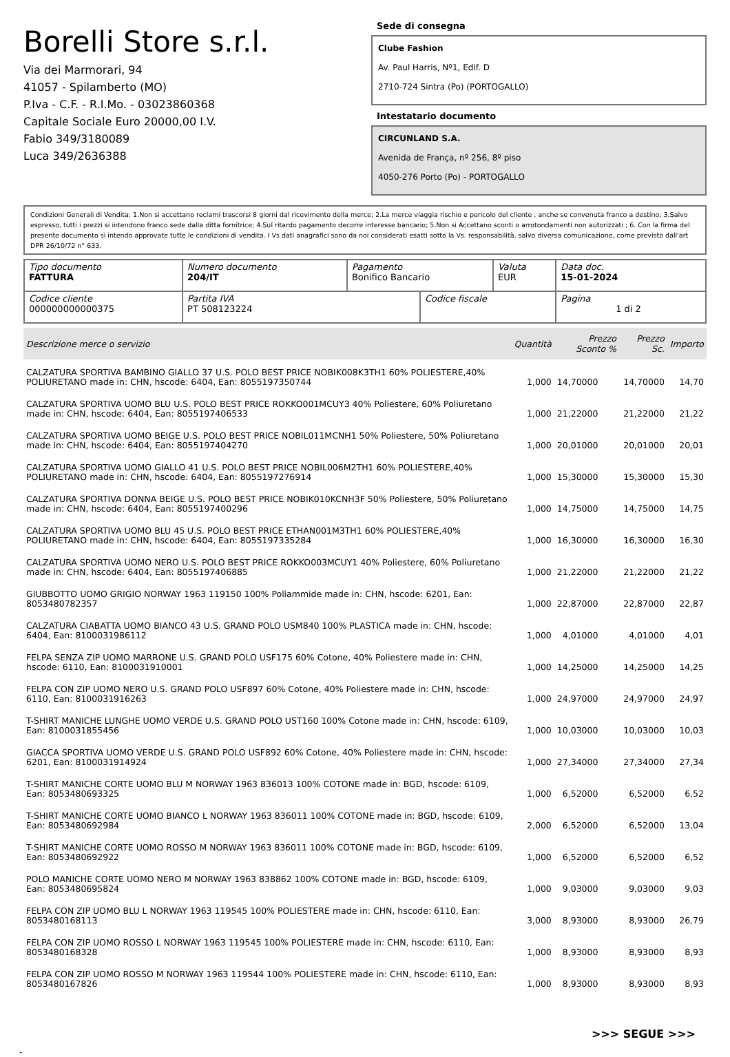Borelli Store s.r.l.
Via dei Marmorari, 94
41057 - Spilamberto (MO)
P.Iva - C.F. - R.I.Mo. - 03023860368
Capitale Sociale Euro 20000,00 I.V.
Fabio 349/3180089
Luca 349/2636388
Sede di consegna
Clube Fashion
Av. Paul Harris, Nº1, Edif. D
2710-724 Sintra (Po) (PORTOGALLO)
Intestatario documento
CIRCUNLAND S.A.
Avenida de França, nº 256, 8º piso
4050-276 Porto (Po) - PORTOGALLO
Condizioni Generali di Vendita: 1.Non si accettano reclami trascorsi 8 giorni dal ricevimento della merce; 2.La merce viaggia rischio e pericolo del cliente , anche se convenuta franco a destino; 3.Salvo espresso, tutti i prezzi si intendono franco sede dalla ditta fornitrice; 4.Sul ritardo pagamento decorre interesse bancario; 5.Non si Accettano sconti o arrotondamenti non autorizzati ; 6. Con la firma del presente documento si intendo approvate tutte le condizioni di vendita. I Vs dati anagrafici sono da noi considerati esatti sotto la Vs. responsabilità, salvo diversa comunicazione, come previsto dall'art DPR 26/10/72 n° 633.
| Tipo documento FATTURA | Numero documento 204/IT | Pagamento Bonifico Bancario | | Valuta EUR | Data doc. 15-01-2024 |
| Codice cliente 000000000000375 | Partita IVA PT 508123224 | | Codice fiscale | | Pagina 1 di 2 |
| Descrizione merce o servizio | Quantità | Prezzo Sconto % | Prezzo Sc. | Importo |
| --- | --- | --- | --- | --- |
| CALZATURA SPORTIVA BAMBINO GIALLO 37 U.S. POLO BEST PRICE NOBIK008K3TH1 60% POLIESTERE,40% POLIURETANO made in: CHN, hscode: 6404, Ean: 8055197350744 | 1,000 | 14,70000 | 14,70000 | 14,70 |
| CALZATURA SPORTIVA UOMO BLU U.S. POLO BEST PRICE ROKKO001MCUY3 40% Poliestere, 60% Poliuretano made in: CHN, hscode: 6404, Ean: 8055197406533 | 1,000 | 21,22000 | 21,22000 | 21,22 |
| CALZATURA SPORTIVA UOMO BEIGE U.S. POLO BEST PRICE NOBIL011MCNH1 50% Poliestere, 50% Poliuretano made in: CHN, hscode: 6404, Ean: 8055197404270 | 1,000 | 20,01000 | 20,01000 | 20,01 |
| CALZATURA SPORTIVA UOMO GIALLO 41 U.S. POLO BEST PRICE NOBIL006M2TH1 60% POLIESTERE,40% POLIURETANO made in: CHN, hscode: 6404, Ean: 8055197276914 | 1,000 | 15,30000 | 15,30000 | 15,30 |
| CALZATURA SPORTIVA DONNA BEIGE U.S. POLO BEST PRICE NOBIK010KCNH3F 50% Poliestere, 50% Poliuretano made in: CHN, hscode: 6404, Ean: 8055197400296 | 1,000 | 14,75000 | 14,75000 | 14,75 |
| CALZATURA SPORTIVA UOMO BLU 45 U.S. POLO BEST PRICE ETHAN001M3TH1 60% POLIESTERE,40% POLIURETANO made in: CHN, hscode: 6404, Ean: 8055197335284 | 1,000 | 16,30000 | 16,30000 | 16,30 |
| CALZATURA SPORTIVA UOMO NERO U.S. POLO BEST PRICE ROKKO003MCUY1 40% Poliestere, 60% Poliuretano made in: CHN, hscode: 6404, Ean: 8055197406885 | 1,000 | 21,22000 | 21,22000 | 21,22 |
| GIUBBOTTO UOMO GRIGIO NORWAY 1963 119150 100% Poliammide made in: CHN, hscode: 6201, Ean: 8053480782357 | 1,000 | 22,87000 | 22,87000 | 22,87 |
| CALZATURA CIABATTA UOMO BIANCO 43 U.S. GRAND POLO USM840 100% PLASTICA made in: CHN, hscode: 6404, Ean: 8100031986112 | 1,000 | 4,01000 | 4,01000 | 4,01 |
| FELPA SENZA ZIP UOMO MARRONE U.S. GRAND POLO USF175 60% Cotone, 40% Poliestere made in: CHN, hscode: 6110, Ean: 8100031910001 | 1,000 | 14,25000 | 14,25000 | 14,25 |
| FELPA CON ZIP UOMO NERO U.S. GRAND POLO USF897 60% Cotone, 40% Poliestere made in: CHN, hscode: 6110, Ean: 8100031916263 | 1,000 | 24,97000 | 24,97000 | 24,97 |
| T-SHIRT MANICHE LUNGHE UOMO VERDE U.S. GRAND POLO UST160 100% Cotone made in: CHN, hscode: 6109, Ean: 8100031855456 | 1,000 | 10,03000 | 10,03000 | 10,03 |
| GIACCA SPORTIVA UOMO VERDE U.S. GRAND POLO USF892 60% Cotone, 40% Poliestere made in: CHN, hscode: 6201, Ean: 8100031914924 | 1,000 | 27,34000 | 27,34000 | 27,34 |
| T-SHIRT MANICHE CORTE UOMO BLU M NORWAY 1963 836013 100% COTONE made in: BGD, hscode: 6109, Ean: 8053480693325 | 1,000 | 6,52000 | 6,52000 | 6,52 |
| T-SHIRT MANICHE CORTE UOMO BIANCO L NORWAY 1963 836011 100% COTONE made in: BGD, hscode: 6109, Ean: 8053480692984 | 2,000 | 6,52000 | 6,52000 | 13,04 |
| T-SHIRT MANICHE CORTE UOMO ROSSO M NORWAY 1963 836011 100% COTONE made in: BGD, hscode: 6109, Ean: 8053480692922 | 1,000 | 6,52000 | 6,52000 | 6,52 |
| POLO MANICHE CORTE UOMO NERO M NORWAY 1963 838862 100% COTONE made in: BGD, hscode: 6109, Ean: 8053480695824 | 1,000 | 9,03000 | 9,03000 | 9,03 |
| FELPA CON ZIP UOMO BLU L NORWAY 1963 119545 100% POLIESTERE made in: CHN, hscode: 6110, Ean: 8053480168113 | 3,000 | 8,93000 | 8,93000 | 26,79 |
| FELPA CON ZIP UOMO ROSSO L NORWAY 1963 119545 100% POLIESTERE made in: CHN, hscode: 6110, Ean: 8053480168328 | 1,000 | 8,93000 | 8,93000 | 8,93 |
| FELPA CON ZIP UOMO ROSSO M NORWAY 1963 119544 100% POLIESTERE made in: CHN, hscode: 6110, Ean: 8053480167826 | 1,000 | 8,93000 | 8,93000 | 8,93 |
>>> SEGUE >>>
-